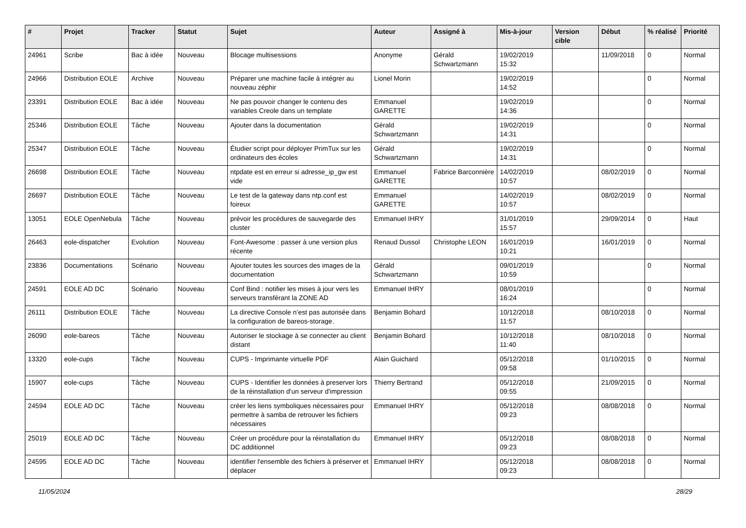| # | Projet | Tracker | Statut | Sujet | Auteur | Assigné à | Mis-à-jour | Version cible | Début | % réalisé | Priorité |
| --- | --- | --- | --- | --- | --- | --- | --- | --- | --- | --- | --- |
| 24961 | Scribe | Bac à idée | Nouveau | Blocage multisessions | Anonyme | Gérald Schwartzmann | 19/02/2019 15:32 | | 11/09/2018 | 0 | Normal |
| 24966 | Distribution EOLE | Archive | Nouveau | Préparer une machine facile à intégrer au nouveau zéphir | Lionel Morin | | 19/02/2019 14:52 | | | 0 | Normal |
| 23391 | Distribution EOLE | Bac à idée | Nouveau | Ne pas pouvoir changer le contenu des variables Creole dans un template | Emmanuel GARETTE | | 19/02/2019 14:36 | | | 0 | Normal |
| 25346 | Distribution EOLE | Tâche | Nouveau | Ajouter dans la documentation | Gérald Schwartzmann | | 19/02/2019 14:31 | | | 0 | Normal |
| 25347 | Distribution EOLE | Tâche | Nouveau | Étudier script pour déployer PrimTux sur les ordinateurs des écoles | Gérald Schwartzmann | | 19/02/2019 14:31 | | | 0 | Normal |
| 26698 | Distribution EOLE | Tâche | Nouveau | ntpdate est en erreur si adresse_ip_gw est vide | Emmanuel GARETTE | Fabrice Barconnière | 14/02/2019 10:57 | | 08/02/2019 | 0 | Normal |
| 26697 | Distribution EOLE | Tâche | Nouveau | Le test de la gateway dans ntp.conf est foireux | Emmanuel GARETTE | | 14/02/2019 10:57 | | 08/02/2019 | 0 | Normal |
| 13051 | EOLE OpenNebula | Tâche | Nouveau | prévoir les procédures de sauvegarde des cluster | Emmanuel IHRY | | 31/01/2019 15:57 | | 29/09/2014 | 0 | Haut |
| 26463 | eole-dispatcher | Evolution | Nouveau | Font-Awesome : passer à une version plus récente | Renaud Dussol | Christophe LEON | 16/01/2019 10:21 | | 16/01/2019 | 0 | Normal |
| 23836 | Documentations | Scénario | Nouveau | Ajouter toutes les sources des images de la documentation | Gérald Schwartzmann | | 09/01/2019 10:59 | | | 0 | Normal |
| 24591 | EOLE AD DC | Scénario | Nouveau | Conf Bind : notifier les mises à jour vers les serveurs transférant la ZONE AD | Emmanuel IHRY | | 08/01/2019 16:24 | | | 0 | Normal |
| 26111 | Distribution EOLE | Tâche | Nouveau | La directive Console n’est pas autorisée dans la configuration de bareos-storage. | Benjamin Bohard | | 10/12/2018 11:57 | | 08/10/2018 | 0 | Normal |
| 26090 | eole-bareos | Tâche | Nouveau | Autoriser le stockage à se connecter au client distant | Benjamin Bohard | | 10/12/2018 11:40 | | 08/10/2018 | 0 | Normal |
| 13320 | eole-cups | Tâche | Nouveau | CUPS - Imprimante virtuelle PDF | Alain Guichard | | 05/12/2018 09:58 | | 01/10/2015 | 0 | Normal |
| 15907 | eole-cups | Tâche | Nouveau | CUPS - Identifier les données à preserver lors de la réinstallation d'un serveur d'impression | Thierry Bertrand | | 05/12/2018 09:55 | | 21/09/2015 | 0 | Normal |
| 24594 | EOLE AD DC | Tâche | Nouveau | créer les liens symboliques nécessaires pour permettre à samba de retrouver les fichiers nécessaires | Emmanuel IHRY | | 05/12/2018 09:23 | | 08/08/2018 | 0 | Normal |
| 25019 | EOLE AD DC | Tâche | Nouveau | Créer un procédure pour la réinstallation du DC additionnel | Emmanuel IHRY | | 05/12/2018 09:23 | | 08/08/2018 | 0 | Normal |
| 24595 | EOLE AD DC | Tâche | Nouveau | identifier l'ensemble des fichiers à préserver et déplacer | Emmanuel IHRY | | 05/12/2018 09:23 | | 08/08/2018 | 0 | Normal |
11/05/2024 28/29